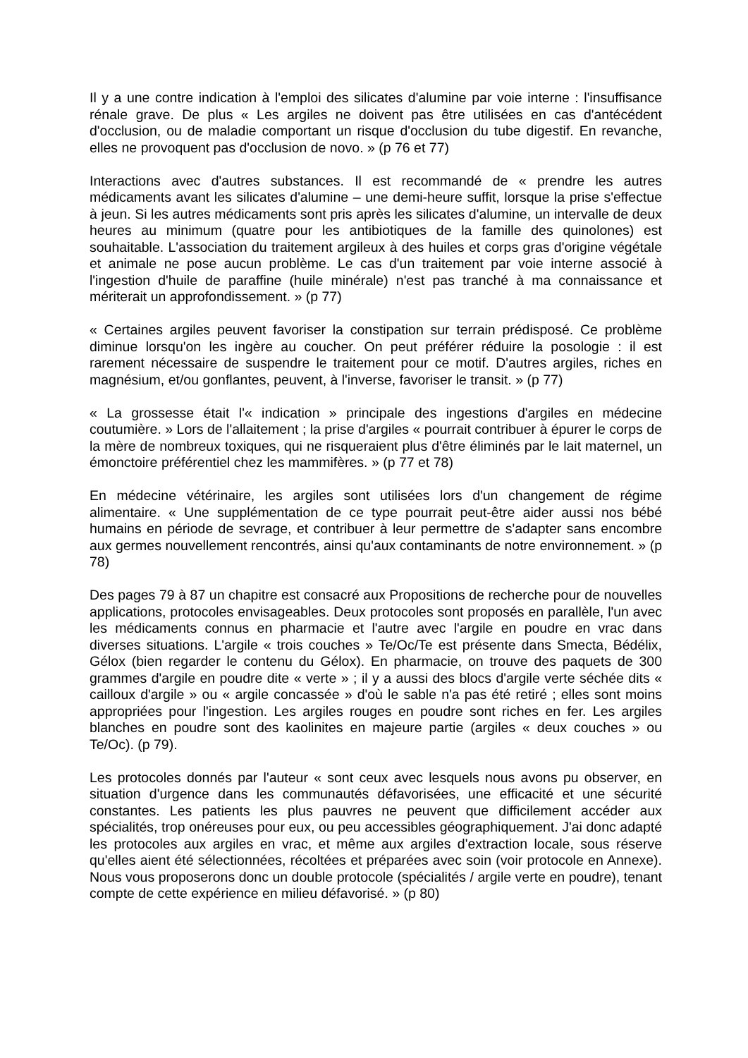Il y a une contre indication à l'emploi des silicates d'alumine par voie interne : l'insuffisance rénale grave. De plus « Les argiles ne doivent pas être utilisées en cas d'antécédent d'occlusion, ou de maladie comportant un risque d'occlusion du tube digestif. En revanche, elles ne provoquent pas d'occlusion de novo. » (p 76 et 77)
Interactions avec d'autres substances. Il est recommandé de « prendre les autres médicaments avant les silicates d'alumine – une demi-heure suffit, lorsque la prise s'effectue à jeun. Si les autres médicaments sont pris après les silicates d'alumine, un intervalle de deux heures au minimum (quatre pour les antibiotiques de la famille des quinolones) est souhaitable. L'association du traitement argileux à des huiles et corps gras d'origine végétale et animale ne pose aucun problème. Le cas d'un traitement par voie interne associé à l'ingestion d'huile de paraffine (huile minérale) n'est pas tranché à ma connaissance et mériterait un approfondissement. » (p 77)
« Certaines argiles peuvent favoriser la constipation sur terrain prédisposé. Ce problème diminue lorsqu'on les ingère au coucher. On peut préférer réduire la posologie : il est rarement nécessaire de suspendre le traitement pour ce motif. D'autres argiles, riches en magnésium, et/ou gonflantes, peuvent, à l'inverse, favoriser le transit. » (p 77)
« La grossesse était l'« indication » principale des ingestions d'argiles en médecine coutumière. » Lors de l'allaitement ; la prise d'argiles « pourrait contribuer à épurer le corps de la mère de nombreux toxiques, qui ne risqueraient plus d'être éliminés par le lait maternel, un émonctoire préférentiel chez les mammifères. » (p 77 et 78)
En médecine vétérinaire, les argiles sont utilisées lors d'un changement de régime alimentaire. « Une supplémentation de ce type pourrait peut-être aider aussi nos bébé humains en période de sevrage, et contribuer à leur permettre de s'adapter sans encombre aux germes nouvellement rencontrés, ainsi qu'aux contaminants de notre environnement. » (p 78)
Des pages 79 à 87 un chapitre est consacré aux Propositions de recherche pour de nouvelles applications, protocoles envisageables. Deux protocoles sont proposés en parallèle, l'un avec les médicaments connus en pharmacie et l'autre avec l'argile en poudre en vrac dans diverses situations. L'argile « trois couches » Te/Oc/Te est présente dans Smecta, Bédélix, Gélox (bien regarder le contenu du Gélox). En pharmacie, on trouve des paquets de 300 grammes d'argile en poudre dite « verte » ; il y a aussi des blocs d'argile verte séchée dits « cailloux d'argile » ou « argile concassée » d'où le sable n'a pas été retiré ; elles sont moins appropriées pour l'ingestion. Les argiles rouges en poudre sont riches en fer. Les argiles blanches en poudre sont des kaolinites en majeure partie (argiles « deux couches » ou Te/Oc). (p 79).
Les protocoles donnés par l'auteur « sont ceux avec lesquels nous avons pu observer, en situation d'urgence dans les communautés défavorisées, une efficacité et une sécurité constantes. Les patients les plus pauvres ne peuvent que difficilement accéder aux spécialités, trop onéreuses pour eux, ou peu accessibles géographiquement. J'ai donc adapté les protocoles aux argiles en vrac, et même aux argiles d'extraction locale, sous réserve qu'elles aient été sélectionnées, récoltées et préparées avec soin (voir protocole en Annexe). Nous vous proposerons donc un double protocole (spécialités / argile verte en poudre), tenant compte de cette expérience en milieu défavorisé. » (p 80)